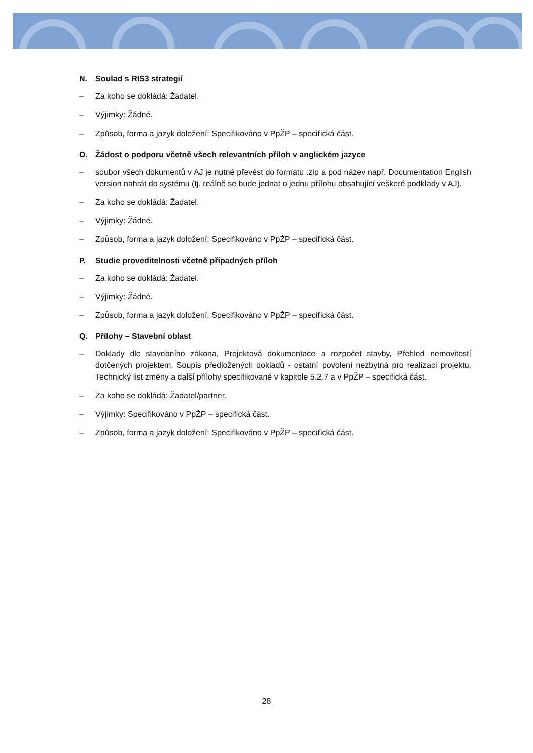N. Soulad s RIS3 strategií
– Za koho se dokládá: Žadatel.
– Výjimky: Žádné.
– Způsob, forma a jazyk doložení: Specifikováno v PpŽP – specifická část.
O. Žádost o podporu včetně všech relevantních příloh v anglickém jazyce
– soubor všech dokumentů v AJ je nutné převést do formátu .zip a pod název např. Documentation English version nahrát do systému (tj. reálně se bude jednat o jednu přílohu obsahující veškeré podklady v AJ).
– Za koho se dokládá: Žadatel.
– Výjimky: Žádné.
– Způsob, forma a jazyk doložení: Specifikováno v PpŽP – specifická část.
P. Studie proveditelnosti včetně případných příloh
– Za koho se dokládá: Žadatel.
– Výjimky: Žádné.
– Způsob, forma a jazyk doložení: Specifikováno v PpŽP – specifická část.
Q. Přílohy – Stavební oblast
– Doklady dle stavebního zákona, Projektová dokumentace a rozpočet stavby, Přehled nemovitostí dotčených projektem, Soupis předložených dokladů - ostatní povolení nezbytná pro realizaci projektu, Technický list změny a další přílohy specifikované v kapitole 5.2.7 a v PpŽP – specifická část.
– Za koho se dokládá: Žadatel/partner.
– Výjimky: Specifikováno v PpŽP – specifická část.
– Způsob, forma a jazyk doložení: Specifikováno v PpŽP – specifická část.
28